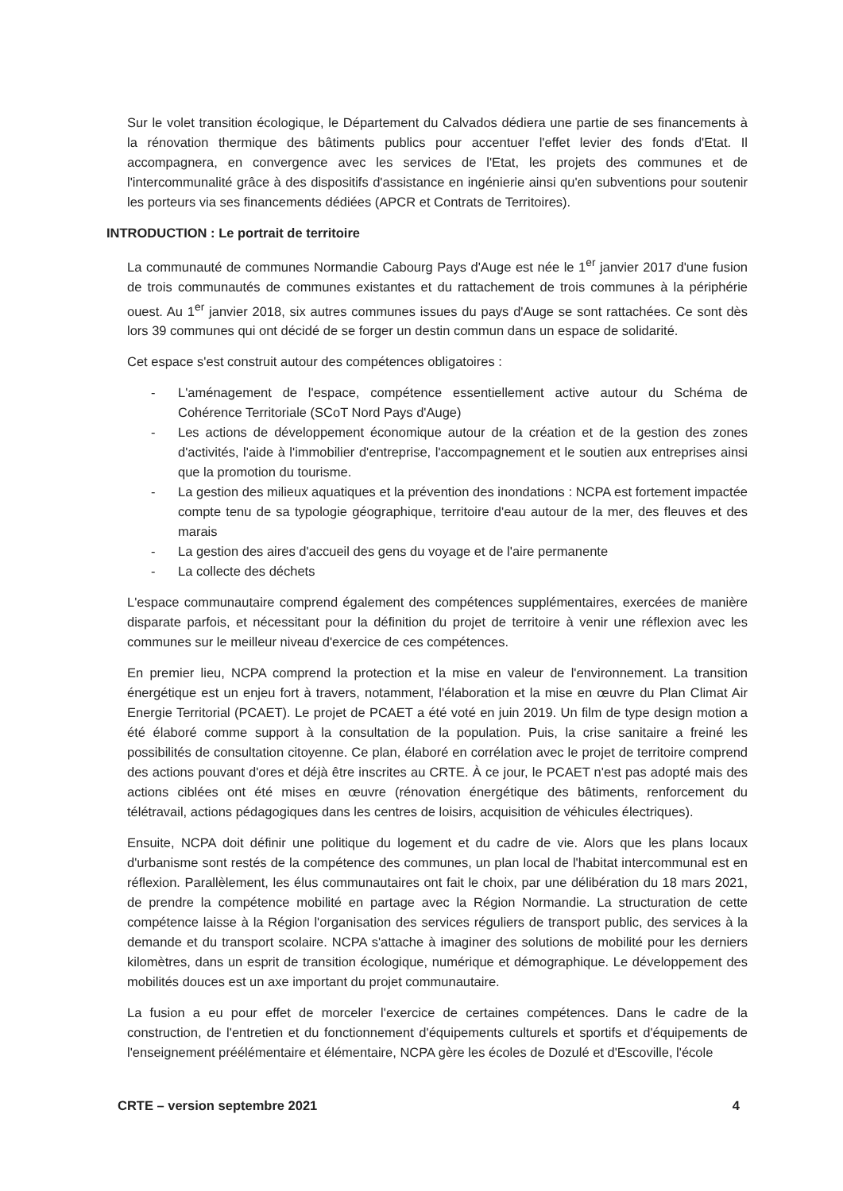Sur le volet transition écologique, le Département du Calvados dédiera une partie de ses financements à la rénovation thermique des bâtiments publics pour accentuer l'effet levier des fonds d'Etat. Il accompagnera, en convergence avec les services de l'Etat, les projets des communes et de l'intercommunalité grâce à des dispositifs d'assistance en ingénierie ainsi qu'en subventions pour soutenir les porteurs via ses financements dédiées (APCR et Contrats de Territoires).
INTRODUCTION : Le portrait de territoire
La communauté de communes Normandie Cabourg Pays d'Auge est née le 1<sup>er</sup> janvier 2017 d'une fusion de trois communautés de communes existantes et du rattachement de trois communes à la périphérie ouest. Au 1<sup>er</sup> janvier 2018, six autres communes issues du pays d'Auge se sont rattachées. Ce sont dès lors 39 communes qui ont décidé de se forger un destin commun dans un espace de solidarité.
Cet espace s'est construit autour des compétences obligatoires :
- L'aménagement de l'espace, compétence essentiellement active autour du Schéma de Cohérence Territoriale (SCoT Nord Pays d'Auge)
- Les actions de développement économique autour de la création et de la gestion des zones d'activités, l'aide à l'immobilier d'entreprise, l'accompagnement et le soutien aux entreprises ainsi que la promotion du tourisme.
- La gestion des milieux aquatiques et la prévention des inondations : NCPA est fortement impactée compte tenu de sa typologie géographique, territoire d'eau autour de la mer, des fleuves et des marais
- La gestion des aires d'accueil des gens du voyage et de l'aire permanente
- La collecte des déchets
L'espace communautaire comprend également des compétences supplémentaires, exercées de manière disparate parfois, et nécessitant pour la définition du projet de territoire à venir une réflexion avec les communes sur le meilleur niveau d'exercice de ces compétences.
En premier lieu, NCPA comprend la protection et la mise en valeur de l'environnement. La transition énergétique est un enjeu fort à travers, notamment, l'élaboration et la mise en œuvre du Plan Climat Air Energie Territorial (PCAET). Le projet de PCAET a été voté en juin 2019. Un film de type design motion a été élaboré comme support à la consultation de la population. Puis, la crise sanitaire a freiné les possibilités de consultation citoyenne. Ce plan, élaboré en corrélation avec le projet de territoire comprend des actions pouvant d'ores et déjà être inscrites au CRTE. À ce jour, le PCAET n'est pas adopté mais des actions ciblées ont été mises en œuvre (rénovation énergétique des bâtiments, renforcement du télétravail, actions pédagogiques dans les centres de loisirs, acquisition de véhicules électriques).
Ensuite, NCPA doit définir une politique du logement et du cadre de vie. Alors que les plans locaux d'urbanisme sont restés de la compétence des communes, un plan local de l'habitat intercommunal est en réflexion. Parallèlement, les élus communautaires ont fait le choix, par une délibération du 18 mars 2021, de prendre la compétence mobilité en partage avec la Région Normandie. La structuration de cette compétence laisse à la Région l'organisation des services réguliers de transport public, des services à la demande et du transport scolaire. NCPA s'attache à imaginer des solutions de mobilité pour les derniers kilomètres, dans un esprit de transition écologique, numérique et démographique. Le développement des mobilités douces est un axe important du projet communautaire.
La fusion a eu pour effet de morceler l'exercice de certaines compétences. Dans le cadre de la construction, de l'entretien et du fonctionnement d'équipements culturels et sportifs et d'équipements de l'enseignement préélémentaire et élémentaire, NCPA gère les écoles de Dozulé et d'Escoville, l'école
CRTE – version septembre 2021 4